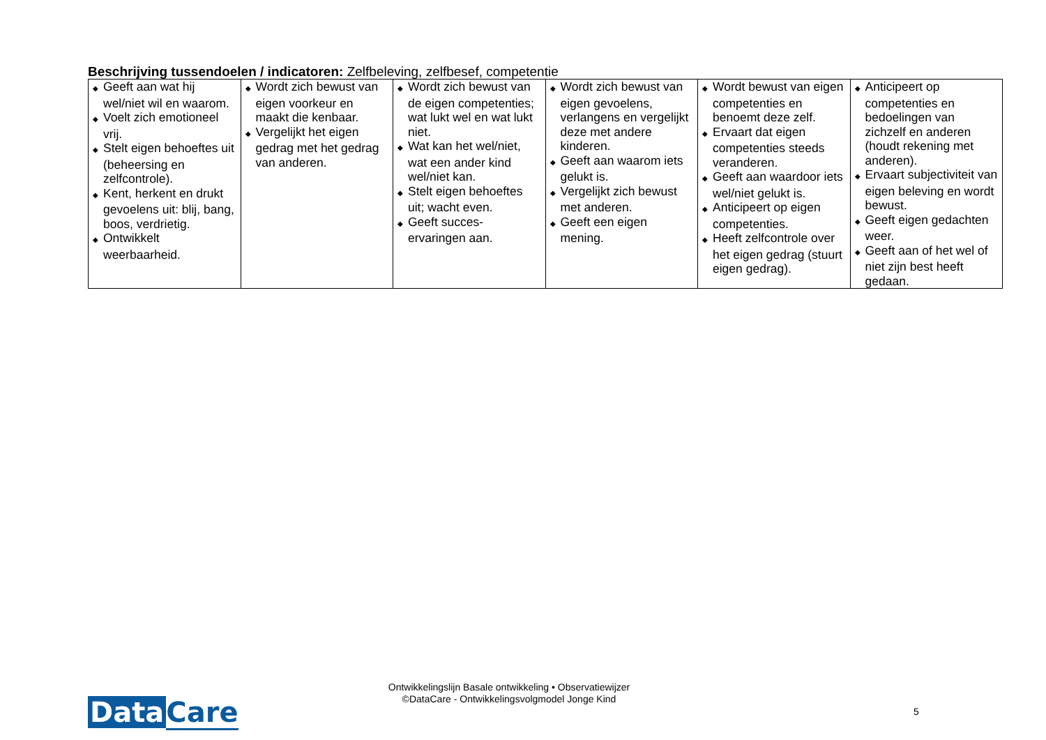Beschrijving tussendoelen / indicatoren: Zelfbeleving, zelfbesef, competentie
| ◆ Geeft aan wat hij wel/niet wil en waarom. ◆ Voelt zich emotioneel vrij. ◆ Stelt eigen behoeftes uit (beheersing en zelfcontrole). ◆ Kent, herkent en drukt gevoelens uit: blij, bang, boos, verdrietig. ◆ Ontwikkelt weerbaarheid. | ◆ Wordt zich bewust van eigen voorkeur en maakt die kenbaar. ◆ Vergelijkt het eigen gedrag met het gedrag van anderen. | ◆ Wordt zich bewust van de eigen competenties; wat lukt wel en wat lukt niet. ◆ Wat kan het wel/niet, wat een ander kind wel/niet kan. ◆ Stelt eigen behoeftes uit; wacht even. ◆ Geeft succes-ervaringen aan. | ◆ Wordt zich bewust van eigen gevoelens, verlangens en vergelijkt deze met andere kinderen. ◆ Geeft aan waarom iets gelukt is. ◆ Vergelijkt zich bewust met anderen. ◆ Geeft een eigen mening. | ◆ Wordt bewust van eigen competenties en benoemt deze zelf. ◆ Ervaart dat eigen competenties steeds veranderen. ◆ Geeft aan waardoor iets wel/niet gelukt is. ◆ Anticipeert op eigen competenties. ◆ Heeft zelfcontrole over het eigen gedrag (stuurt eigen gedrag). | ◆ Anticipeert op competenties en bedoelingen van zichzelf en anderen (houdt rekening met anderen). ◆ Ervaart subjectiviteit van eigen beleving en wordt bewust. ◆ Geeft eigen gedachten weer. ◆ Geeft aan of het wel of niet zijn best heeft gedaan. |
Ontwikkelingslijn Basale ontwikkeling • Observatiewijzer
©DataCare - Ontwikkelingsvolgmodel Jonge Kind
Data Care
5